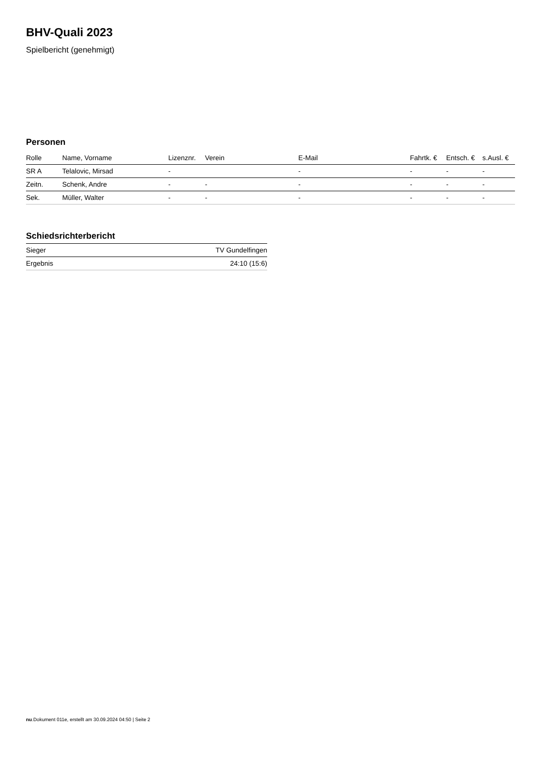BHV-Quali 2023
Spielbericht (genehmigt)
Personen
| Rolle | Name, Vorname | Lizenznr. | Verein | E-Mail | Fahrtk. € | Entsch. € | s.Ausl. € |
| --- | --- | --- | --- | --- | --- | --- | --- |
| SR A | Telalovic, Mirsad | - | | - | - | - | - |
| Zeitn. | Schenk, Andre | - | - | - | - | - | - |
| Sek. | Müller, Walter | - | - | - | - | - | - |
Schiedsrichterbericht
| Sieger | TV Gundelfingen |
| Ergebnis | 24:10 (15:6) |
nu.Dokument 011e, erstellt am 30.09.2024 04:50 | Seite 2